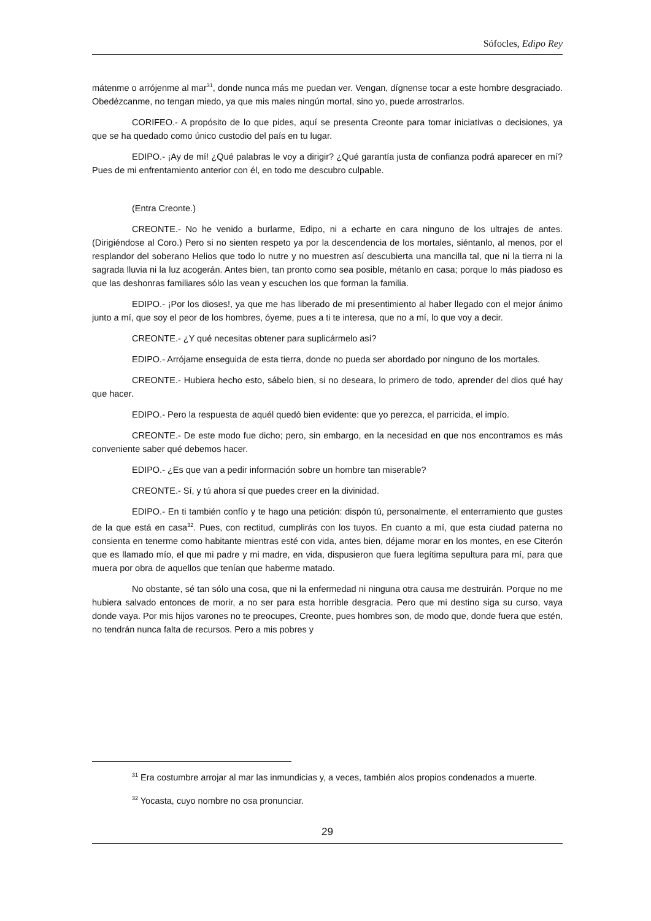Sófocles, Edipo Rey
mátenme o arrójenme al mar<sup>31</sup>, donde nunca más me puedan ver. Vengan, dígnense tocar a este hombre desgraciado. Obedézcanme, no tengan miedo, ya que mis males ningún mortal, sino yo, puede arrostrarlos.
CORIFEO.- A propósito de lo que pides, aquí se presenta Creonte para tomar iniciativas o decisiones, ya que se ha quedado como único custodio del país en tu lugar.
EDIPO.- ¡Ay de mí! ¿Qué palabras le voy a dirigir? ¿Qué garantía justa de confianza podrá aparecer en mí? Pues de mi enfrentamiento anterior con él, en todo me descubro culpable.
(Entra Creonte.)
CREONTE.- No he venido a burlarme, Edipo, ni a echarte en cara ninguno de los ultrajes de antes. (Dirigiéndose al Coro.) Pero si no sienten respeto ya por la descendencia de los mortales, siéntanlo, al menos, por el resplandor del soberano Helios que todo lo nutre y no muestren así descubierta una mancilla tal, que ni la tierra ni la sagrada lluvia ni la luz acogerán. Antes bien, tan pronto como sea posible, métanlo en casa; porque lo más piadoso es que las deshonras familiares sólo las vean y escuchen los que forman la familia.
EDIPO.- ¡Por los dioses!, ya que me has liberado de mi presentimiento al haber llegado con el mejor ánimo junto a mí, que soy el peor de los hombres, óyeme, pues a ti te interesa, que no a mí, lo que voy a decir.
CREONTE.- ¿Y qué necesitas obtener para suplicármelo así?
EDIPO.- Arrójame enseguida de esta tierra, donde no pueda ser abordado por ninguno de los mortales.
CREONTE.- Hubiera hecho esto, sábelo bien, si no deseara, lo primero de todo, aprender del dios qué hay que hacer.
EDIPO.- Pero la respuesta de aquél quedó bien evidente: que yo perezca, el parricida, el impío.
CREONTE.- De este modo fue dicho; pero, sin embargo, en la necesidad en que nos encontramos es más conveniente saber qué debemos hacer.
EDIPO.- ¿Es que van a pedir información sobre un hombre tan miserable?
CREONTE.- Sí, y tú ahora sí que puedes creer en la divinidad.
EDIPO.- En ti también confío y te hago una petición: dispón tú, personalmente, el enterramiento que gustes de la que está en casa<sup>32</sup>. Pues, con rectitud, cumplirás con los tuyos. En cuanto a mí, que esta ciudad paterna no consienta en tenerme como habitante mientras esté con vida, antes bien, déjame morar en los montes, en ese Citerón que es llamado mío, el que mi padre y mi madre, en vida, dispusieron que fuera legítima sepultura para mí, para que muera por obra de aquellos que tenían que haberme matado.
No obstante, sé tan sólo una cosa, que ni la enfermedad ni ninguna otra causa me destruirán. Porque no me hubiera salvado entonces de morir, a no ser para esta horrible desgracia. Pero que mi destino siga su curso, vaya donde vaya. Por mis hijos varones no te preocupes, Creonte, pues hombres son, de modo que, donde fuera que estén, no tendrán nunca falta de recursos. Pero a mis pobres y
<sup>31</sup> Era costumbre arrojar al mar las inmundicias y, a veces, también alos propios condenados a muerte.
<sup>32</sup> Yocasta, cuyo nombre no osa pronunciar.
29